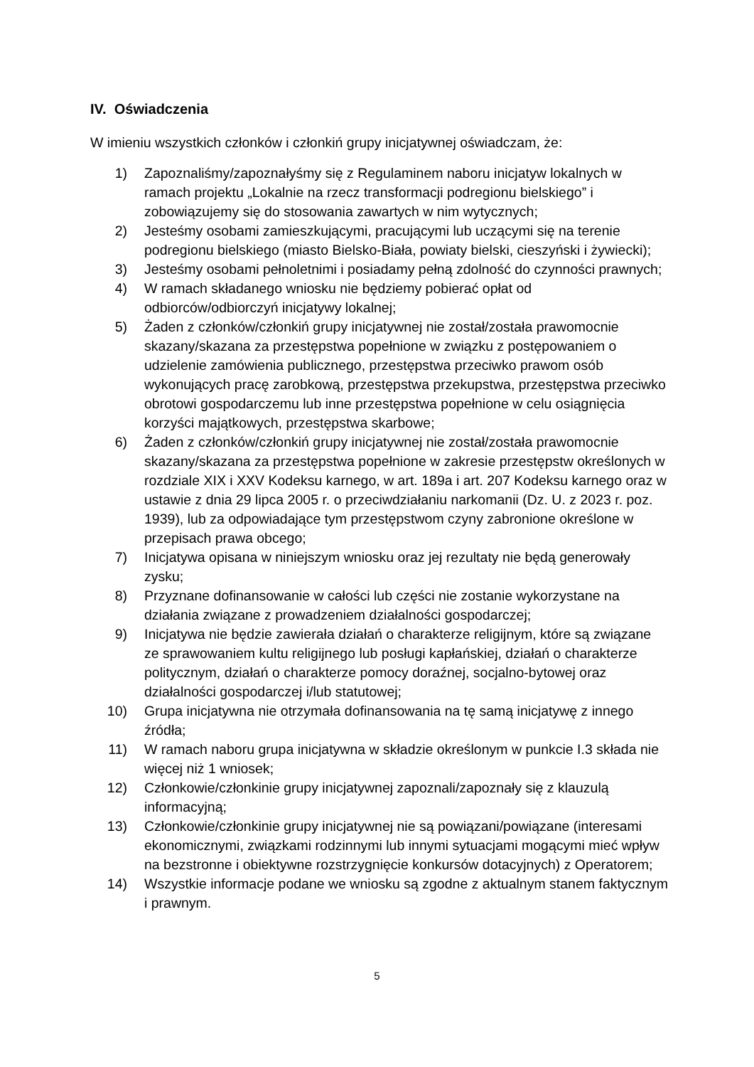IV. Oświadczenia
W imieniu wszystkich członków i członkiń grupy inicjatywnej oświadczam, że:
1) Zapoznaliśmy/zapoznałyśmy się z Regulaminem naboru inicjatyw lokalnych w ramach projektu „Lokalnie na rzecz transformacji podregionu bielskiego” i zobowiązujemy się do stosowania zawartych w nim wytycznych;
2) Jesteśmy osobami zamieszkującymi, pracującymi lub uczącymi się na terenie podregionu bielskiego (miasto Bielsko-Biała, powiaty bielski, cieszyński i żywiecki);
3) Jesteśmy osobami pełnoletnimi i posiadamy pełną zdolność do czynności prawnych;
4) W ramach składanego wniosku nie będziemy pobierać opłat od odbiorców/odbiorczyń inicjatywy lokalnej;
5) Żaden z członków/członkiń grupy inicjatywnej nie został/została prawomocnie skazany/skazana za przestępstwa popełnione w związku z postępowaniem o udzielenie zamówienia publicznego, przestępstwa przeciwko prawom osób wykonujących pracę zarobkową, przestępstwa przekupstwa, przestępstwa przeciwko obrotowi gospodarczemu lub inne przestępstwa popełnione w celu osiągnięcia korzyści majątkowych, przestępstwa skarbowe;
6) Żaden z członków/członkiń grupy inicjatywnej nie został/została prawomocnie skazany/skazana za przestępstwa popełnione w zakresie przestępstw określonych w rozdziale XIX i XXV Kodeksu karnego, w art. 189a i art. 207 Kodeksu karnego oraz w ustawie z dnia 29 lipca 2005 r. o przeciwdziałaniu narkomanii (Dz. U. z 2023 r. poz. 1939), lub za odpowiadające tym przestępstwom czyny zabronione określone w przepisach prawa obcego;
7) Inicjatywa opisana w niniejszym wniosku oraz jej rezultaty nie będą generowały zysku;
8) Przyznane dofinansowanie w całości lub części nie zostanie wykorzystane na działania związane z prowadzeniem działalności gospodarczej;
9) Inicjatywa nie będzie zawierała działań o charakterze religijnym, które są związane ze sprawowaniem kultu religijnego lub posługi kapłańskiej, działań o charakterze politycznym, działań o charakterze pomocy doraźnej, socjalno-bytowej oraz działalności gospodarczej i/lub statutowej;
10) Grupa inicjatywna nie otrzymała dofinansowania na tę samą inicjatywę z innego źródła;
11) W ramach naboru grupa inicjatywna w składzie określonym w punkcie I.3 składa nie więcej niż 1 wniosek;
12) Członkowie/członkinie grupy inicjatywnej zapoznali/zapoznały się z klauzulą informacyjną;
13) Członkowie/członkinie grupy inicjatywnej nie są powiązani/powiązane (interesami ekonomicznymi, związkami rodzinnymi lub innymi sytuacjami mogącymi mieć wpływ na bezstronne i obiektywne rozstrzygnięcie konkursów dotacyjnych) z Operatorem;
14) Wszystkie informacje podane we wniosku są zgodne z aktualnym stanem faktycznym i prawnym.
5